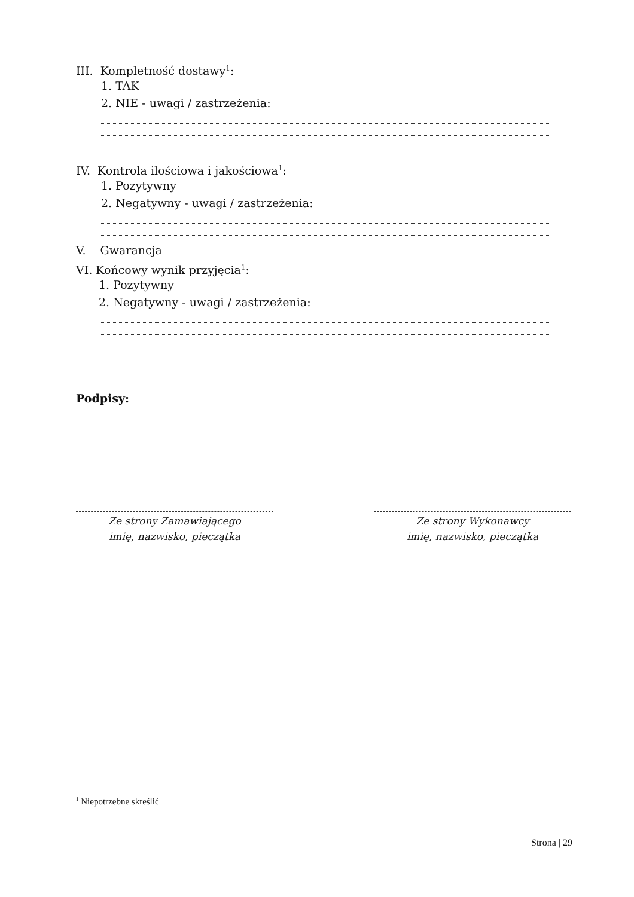III. Kompletność dostawy<sup>1</sup>:
1. TAK
2. NIE - uwagi / zastrzeżenia:
IV. Kontrola ilościowa i jakościowa<sup>1</sup>:
1. Pozytywny
2. Negatywny - uwagi / zastrzeżenia:
V. Gwarancja
VI. Końcowy wynik przyjęcia<sup>1</sup>:
1. Pozytywny
2. Negatywny - uwagi / zastrzeżenia:
Podpisy:
Ze strony Zamawiającego
imię, nazwisko, pieczątka
Ze strony Wykonawcy
imię, nazwisko, pieczątka
<sup>1</sup> Niepotrzebne skreślić
Strona | 29